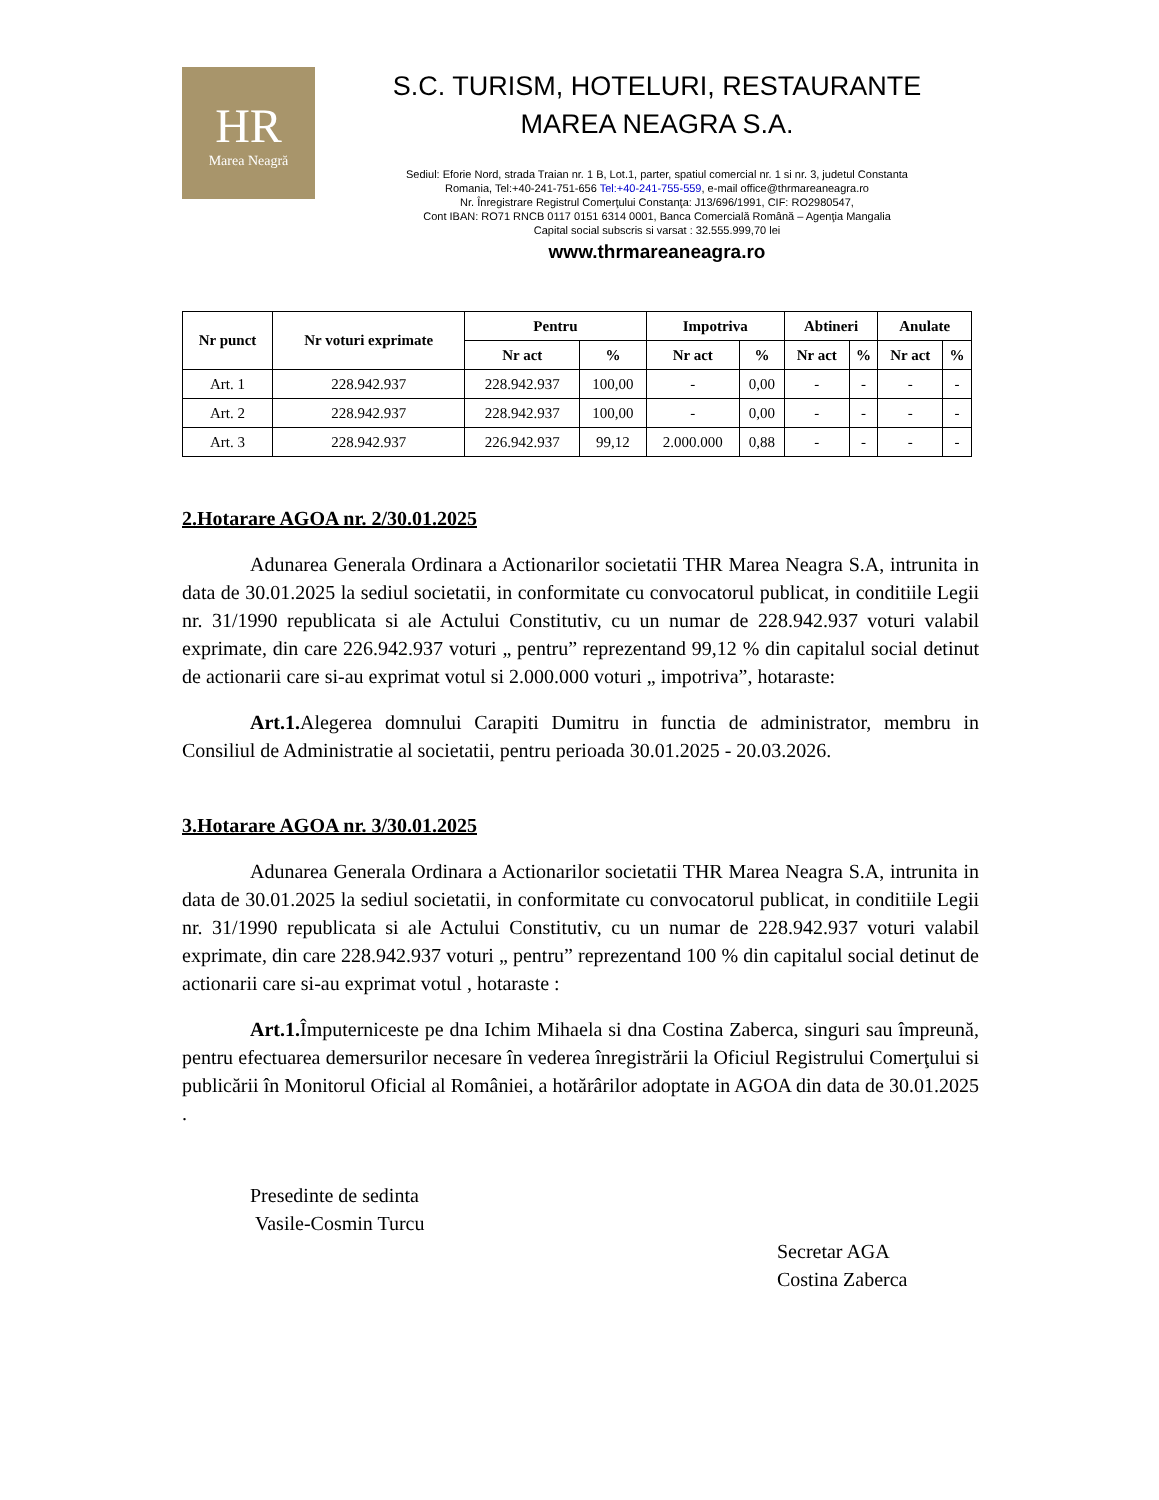HR
Marea Neagră
S.C. TURISM, HOTELURI, RESTAURANTE
MAREA NEAGRA S.A.
Sediul: Eforie Nord, strada Traian nr. 1 B, Lot.1, parter, spatiul comercial nr. 1 si nr. 3, judetul Constanta
Romania, Tel:+40-241-751-656 Tel:+40-241-755-559, e-mail office@thrmareaneagra.ro
Nr. Înregistrare Registrul Comerţului Constanţa: J13/696/1991, CIF: RO2980547,
Cont IBAN: RO71 RNCB 0117 0151 6314 0001, Banca Comercială Română – Agenţia Mangalia
Capital social subscris si varsat : 32.555.999,70 lei
www.thrmareaneagra.ro
| Nr punct | Nr voturi exprimate | Pentru | | Impotriva | | Abtineri | | Anulate | |
| --- | --- | --- | --- | --- | --- | --- | --- | --- | --- |
| | | Nr act | % | Nr act | % | Nr act | % | Nr act | % |
| Art. 1 | 228.942.937 | 228.942.937 | 100,00 | - | 0,00 | - | - | - | - |
| Art. 2 | 228.942.937 | 228.942.937 | 100,00 | - | 0,00 | - | - | - | - |
| Art. 3 | 228.942.937 | 226.942.937 | 99,12 | 2.000.000 | 0,88 | - | - | - | - |
2.Hotarare AGOA nr. 2/30.01.2025
Adunarea Generala Ordinara a Actionarilor societatii THR Marea Neagra S.A, intrunita in data de 30.01.2025 la sediul societatii, in conformitate cu convocatorul publicat, in conditiile Legii nr. 31/1990 republicata si ale Actului Constitutiv, cu un numar de 228.942.937 voturi valabil exprimate, din care 226.942.937 voturi „ pentru” reprezentand 99,12 % din capitalul social detinut de actionarii care si-au exprimat votul si 2.000.000 voturi „ impotriva”, hotaraste:
Art.1. Alegerea domnului Carapiti Dumitru in functia de administrator, membru in Consiliul de Administratie al societatii, pentru perioada 30.01.2025 - 20.03.2026.
3.Hotarare AGOA nr. 3/30.01.2025
Adunarea Generala Ordinara a Actionarilor societatii THR Marea Neagra S.A, intrunita in data de 30.01.2025 la sediul societatii, in conformitate cu convocatorul publicat, in conditiile Legii nr. 31/1990 republicata si ale Actului Constitutiv, cu un numar de 228.942.937 voturi valabil exprimate, din care 228.942.937 voturi „ pentru” reprezentand 100 % din capitalul social detinut de actionarii care si-au exprimat votul , hotaraste :
Art.1. Împuterniceste pe dna Ichim Mihaela si dna Costina Zaberca, singuri sau împreună, pentru efectuarea demersurilor necesare în vederea înregistrării la Oficiul Registrului Comerţului si publicării în Monitorul Oficial al României, a hotărârilor adoptate in AGOA din data de 30.01.2025 .
Presedinte de sedinta
Vasile-Cosmin Turcu
Secretar AGA
Costina Zaberca